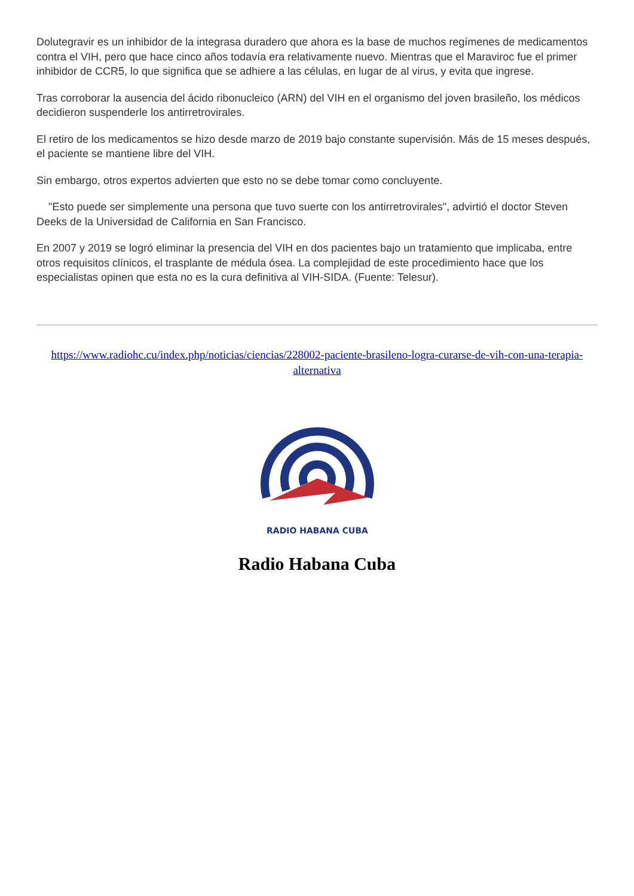Dolutegravir es un inhibidor de la integrasa duradero que ahora es la base de muchos regímenes de medicamentos contra el VIH, pero que hace cinco años todavía era relativamente nuevo. Mientras que el Maraviroc fue el primer inhibidor de CCR5, lo que significa que se adhiere a las células, en lugar de al virus, y evita que ingrese.
Tras corroborar la ausencia del ácido ribonucleico (ARN) del VIH en el organismo del joven brasileño, los médicos decidieron suspenderle los antirretrovirales.
El retiro de los medicamentos se hizo desde marzo de 2019 bajo constante supervisión. Más de 15 meses después, el paciente se mantiene libre del VIH.
Sin embargo, otros expertos advierten que esto no se debe tomar como concluyente.
"Esto puede ser simplemente una persona que tuvo suerte con los antirretrovirales", advirtió el doctor Steven Deeks de la Universidad de California en San Francisco.
En 2007 y 2019 se logró eliminar la presencia del VIH en dos pacientes bajo un tratamiento que implicaba, entre otros requisitos clínicos, el trasplante de médula ósea. La complejidad de este procedimiento hace que los especialistas opinen que esta no es la cura definitiva al VIH-SIDA. (Fuente: Telesur).
https://www.radiohc.cu/index.php/noticias/ciencias/228002-paciente-brasileno-logra-curarse-de-vih-con-una-terapia-alternativa
RADIO HABANA CUBA
Radio Habana Cuba